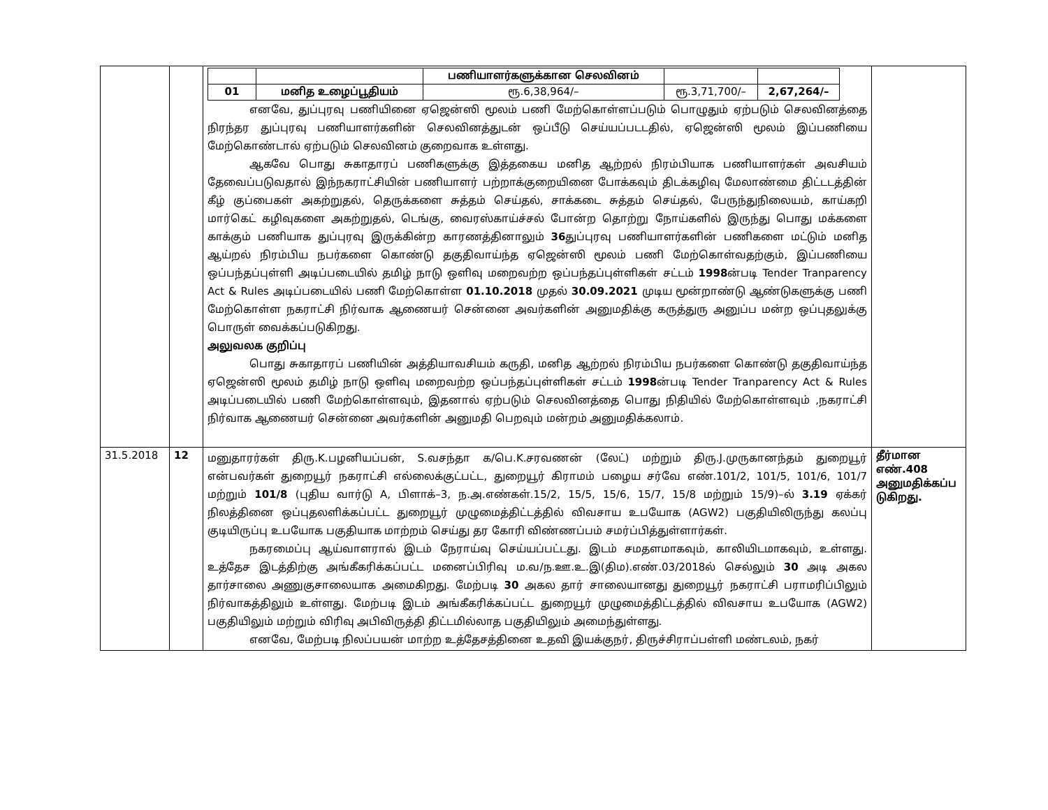| | | / / / பணியாளர்களுக்கான செலவினம் / / / / 01 / மனித உழைப்பூதியம் / ரூ.6,38,964/– / ரூ.3,71,700/– / 2,67,264/– / எனவே, துப்புரவு பணியினை ஏஜென்ஸி மூலம் பணி மேற்கொள்ளப்படும் பொழுதும் ஏற்படும் செலவினத்தை நிரந்தர துப்புரவு பணியாளர்களின் செலவினத்துடன் ஒப்பீடு செய்யப்படடதில், ஏஜென்ஸி மூலம் இப்பணியை மேற்கொண்டால் ஏற்படும் செலவினம் குறைவாக உள்ளது. ஆகவே பொது சுகாதாரப் பணிகளுக்கு இத்தகைய மனித ஆற்றல் நிரம்பியாக பணியாளர்கள் அவசியம் தேவைப்படுவதால் இந்நகராட்சியின் பணியாளர் பற்றாக்குறையினை போக்கவும் திடக்கழிவு மேலாண்மை திட்டடத்தின் கீழ் குப்பைகள் அகற்றுதல், தெருக்களை சுத்தம் செய்தல், சாக்கடை சுத்தம் செய்தல், பேருந்துநிலையம், காய்கறி மார்கெட் கழிவுகளை அகற்றுதல், டெங்கு, வைரஸ்காய்ச்சல் போன்ற தொற்று நோய்களில் இருந்து பொது மக்களை காக்கும் பணியாக துப்புரவு இருக்கின்ற காரணத்தினாலும் 36 துப்புரவு பணியாளர்களின் பணிகளை மட்டும் மனித ஆய்றல் நிரம்பிய நபர்களை கொண்டு தகுதிவாய்ந்த ஏஜென்ஸி மூலம் பணி மேற்கொள்வதற்கும், இப்பணியை ஒப்பந்தப்புள்ளி அடிப்படையில் தமிழ் நாடு ஒளிவு மறைவற்ற ஒப்பந்தப்புள்ளிகள் சட்டம் 1998 ன்படி Tender Tranparency Act & Rules அடிப்படையில் பணி மேற்கொள்ள 01.10.2018 முதல் 30.09.2021 முடிய மூன்றாண்டு ஆண்டுகளுக்கு பணி மேற்கொள்ள நகராட்சி நிர்வாக ஆணையர் சென்னை அவர்களின் அனுமதிக்கு கருத்துரு அனுப்ப மன்ற ஒப்புதலுக்கு பொருள் வைக்கப்படுகிறது. அலுவலக குறிப்பு பொது சுகாதாரப் பணியின் அத்தியாவசியம் கருதி, மனித ஆற்றல் நிரம்பிய நபர்களை கொண்டு தகுதிவாய்ந்த ஏஜென்ஸி மூலம் தமிழ் நாடு ஒளிவு மறைவற்ற ஒப்பந்தப்புள்ளிகள் சட்டம் 1998 ன்படி Tender Tranparency Act & Rules அடிப்படையில் பணி மேற்கொள்ளவும், இதனால் ஏற்படும் செலவினத்தை பொது நிதியில் மேற்கொள்ளவும் ,நகராட்சி நிர்வாக ஆணையர் சென்னை அவர்களின் அனுமதி பெறவும் மன்றம் அனுமதிக்கலாம். | |
| 31.5.2018 | 12 | மனுதாரர்கள் திரு.K.பழனியப்பன், S.வசந்தா க/பெ.K.சரவணன் (லேட்) மற்றும் திரு.J.முருகானந்தம் துறையூர் என்பவர்கள் துறையூர் நகராட்சி எல்லைக்குட்பட்ட, துறையூர் கிராமம் பழைய சர்வே எண்.101/2, 101/5, 101/6, 101/7 மற்றும் 101/8 (புதிய வார்டு A, பிளாக்–3, ந.அ.எண்கள்.15/2, 15/5, 15/6, 15/7, 15/8 மற்றும் 15/9)–ல் 3.19 ஏக்கர் நிலத்தினை ஒப்புதலளிக்கப்பட்ட துறையூர் முழுமைத்திட்டத்தில் விவசாய உபயோக (AGW2) பகுதியிலிருந்து கலப்பு குடியிருப்பு உபயோக பகுதியாக மாற்றம் செய்து தர கோரி விண்ணப்பம் சமர்ப்பித்துள்ளார்கள். நகரமைப்பு ஆய்வாளரால் இடம் நேராய்வு செய்யப்பட்டது. இடம் சமதளமாகவும், காலியிடமாகவும், உள்ளது. உத்தேச இடத்திற்கு அங்கீகரிக்கப்பட்ட மனைப்பிரிவு ம.வ/ந.ஊ.உ.இ(திம).எண்.03/2018ல் செல்லும் 30 அடி அகல தார்சாலை அணுகுசாலையாக அமைகிறது. மேற்படி 30 அகல தார் சாலையானது துறையூர் நகராட்சி பராமரிப்பிலும் நிர்வாகத்திலும் உள்ளது. மேற்படி இடம் அங்கீகரிக்கப்பட்ட துறையூர் முழுமைத்திட்டத்தில் விவசாய உபயோக (AGW2) பகுதியிலும் மற்றும் விரிவு அபிவிருத்தி திட்டமில்லாத பகுதியிலும் அமைந்துள்ளது. எனவே, மேற்படி நிலப்பயன் மாற்ற உத்தேசத்தினை உதவி இயக்குநர், திருச்சிராப்பள்ளி மண்டலம், நகர் | தீர்மான எண்.408 அனுமதிக்கப்ப டுகிறது. |